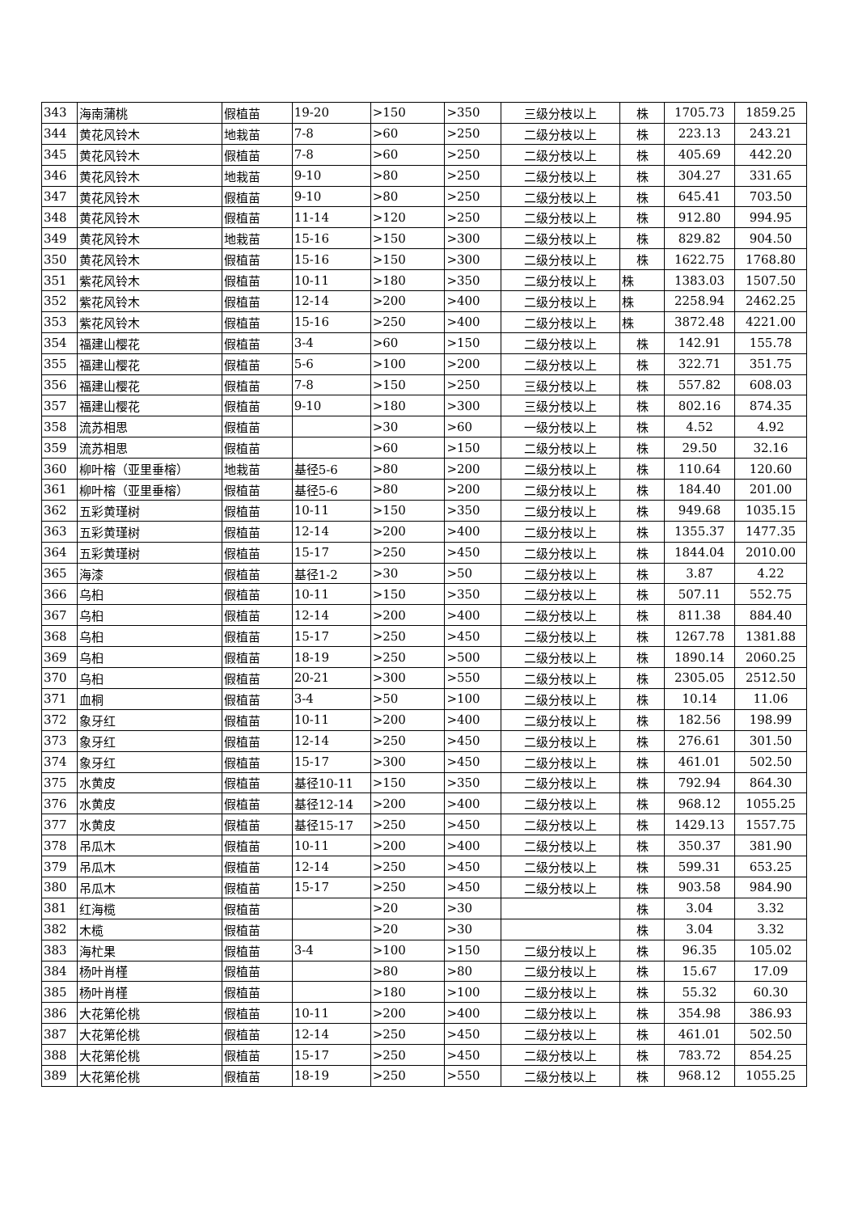| 343 | 海南蒲桃 | 假植苗 | 19-20 | >150 | >350 | 三级分枝以上 | 株 | 1705.73 | 1859.25 |
| 344 | 黄花风铃木 | 地栽苗 | 7-8 | >60 | >250 | 二级分枝以上 | 株 | 223.13 | 243.21 |
| 345 | 黄花风铃木 | 假植苗 | 7-8 | >60 | >250 | 二级分枝以上 | 株 | 405.69 | 442.20 |
| 346 | 黄花风铃木 | 地栽苗 | 9-10 | >80 | >250 | 二级分枝以上 | 株 | 304.27 | 331.65 |
| 347 | 黄花风铃木 | 假植苗 | 9-10 | >80 | >250 | 二级分枝以上 | 株 | 645.41 | 703.50 |
| 348 | 黄花风铃木 | 假植苗 | 11-14 | >120 | >250 | 二级分枝以上 | 株 | 912.80 | 994.95 |
| 349 | 黄花风铃木 | 地栽苗 | 15-16 | >150 | >300 | 二级分枝以上 | 株 | 829.82 | 904.50 |
| 350 | 黄花风铃木 | 假植苗 | 15-16 | >150 | >300 | 二级分枝以上 | 株 | 1622.75 | 1768.80 |
| 351 | 紫花风铃木 | 假植苗 | 10-11 | >180 | >350 | 二级分枝以上 | 株 | 1383.03 | 1507.50 |
| 352 | 紫花风铃木 | 假植苗 | 12-14 | >200 | >400 | 二级分枝以上 | 株 | 2258.94 | 2462.25 |
| 353 | 紫花风铃木 | 假植苗 | 15-16 | >250 | >400 | 二级分枝以上 | 株 | 3872.48 | 4221.00 |
| 354 | 福建山樱花 | 假植苗 | 3-4 | >60 | >150 | 二级分枝以上 | 株 | 142.91 | 155.78 |
| 355 | 福建山樱花 | 假植苗 | 5-6 | >100 | >200 | 二级分枝以上 | 株 | 322.71 | 351.75 |
| 356 | 福建山樱花 | 假植苗 | 7-8 | >150 | >250 | 三级分枝以上 | 株 | 557.82 | 608.03 |
| 357 | 福建山樱花 | 假植苗 | 9-10 | >180 | >300 | 三级分枝以上 | 株 | 802.16 | 874.35 |
| 358 | 流苏相思 | 假植苗 | | >30 | >60 | 一级分枝以上 | 株 | 4.52 | 4.92 |
| 359 | 流苏相思 | 假植苗 | | >60 | >150 | 二级分枝以上 | 株 | 29.50 | 32.16 |
| 360 | 柳叶榕（亚里垂榕） | 地栽苗 | 基径5-6 | >80 | >200 | 二级分枝以上 | 株 | 110.64 | 120.60 |
| 361 | 柳叶榕（亚里垂榕） | 假植苗 | 基径5-6 | >80 | >200 | 二级分枝以上 | 株 | 184.40 | 201.00 |
| 362 | 五彩黄瑾树 | 假植苗 | 10-11 | >150 | >350 | 二级分枝以上 | 株 | 949.68 | 1035.15 |
| 363 | 五彩黄瑾树 | 假植苗 | 12-14 | >200 | >400 | 二级分枝以上 | 株 | 1355.37 | 1477.35 |
| 364 | 五彩黄瑾树 | 假植苗 | 15-17 | >250 | >450 | 二级分枝以上 | 株 | 1844.04 | 2010.00 |
| 365 | 海漆 | 假植苗 | 基径1-2 | >30 | >50 | 二级分枝以上 | 株 | 3.87 | 4.22 |
| 366 | 乌桕 | 假植苗 | 10-11 | >150 | >350 | 二级分枝以上 | 株 | 507.11 | 552.75 |
| 367 | 乌桕 | 假植苗 | 12-14 | >200 | >400 | 二级分枝以上 | 株 | 811.38 | 884.40 |
| 368 | 乌桕 | 假植苗 | 15-17 | >250 | >450 | 二级分枝以上 | 株 | 1267.78 | 1381.88 |
| 369 | 乌桕 | 假植苗 | 18-19 | >250 | >500 | 二级分枝以上 | 株 | 1890.14 | 2060.25 |
| 370 | 乌桕 | 假植苗 | 20-21 | >300 | >550 | 二级分枝以上 | 株 | 2305.05 | 2512.50 |
| 371 | 血桐 | 假植苗 | 3-4 | >50 | >100 | 二级分枝以上 | 株 | 10.14 | 11.06 |
| 372 | 象牙红 | 假植苗 | 10-11 | >200 | >400 | 二级分枝以上 | 株 | 182.56 | 198.99 |
| 373 | 象牙红 | 假植苗 | 12-14 | >250 | >450 | 二级分枝以上 | 株 | 276.61 | 301.50 |
| 374 | 象牙红 | 假植苗 | 15-17 | >300 | >450 | 二级分枝以上 | 株 | 461.01 | 502.50 |
| 375 | 水黄皮 | 假植苗 | 基径10-11 | >150 | >350 | 二级分枝以上 | 株 | 792.94 | 864.30 |
| 376 | 水黄皮 | 假植苗 | 基径12-14 | >200 | >400 | 二级分枝以上 | 株 | 968.12 | 1055.25 |
| 377 | 水黄皮 | 假植苗 | 基径15-17 | >250 | >450 | 二级分枝以上 | 株 | 1429.13 | 1557.75 |
| 378 | 吊瓜木 | 假植苗 | 10-11 | >200 | >400 | 二级分枝以上 | 株 | 350.37 | 381.90 |
| 379 | 吊瓜木 | 假植苗 | 12-14 | >250 | >450 | 二级分枝以上 | 株 | 599.31 | 653.25 |
| 380 | 吊瓜木 | 假植苗 | 15-17 | >250 | >450 | 二级分枝以上 | 株 | 903.58 | 984.90 |
| 381 | 红海榄 | 假植苗 | | >20 | >30 | | 株 | 3.04 | 3.32 |
| 382 | 木榄 | 假植苗 | | >20 | >30 | | 株 | 3.04 | 3.32 |
| 383 | 海杧果 | 假植苗 | 3-4 | >100 | >150 | 二级分枝以上 | 株 | 96.35 | 105.02 |
| 384 | 杨叶肖槿 | 假植苗 | | >80 | >80 | 二级分枝以上 | 株 | 15.67 | 17.09 |
| 385 | 杨叶肖槿 | 假植苗 | | >180 | >100 | 二级分枝以上 | 株 | 55.32 | 60.30 |
| 386 | 大花第伦桃 | 假植苗 | 10-11 | >200 | >400 | 二级分枝以上 | 株 | 354.98 | 386.93 |
| 387 | 大花第伦桃 | 假植苗 | 12-14 | >250 | >450 | 二级分枝以上 | 株 | 461.01 | 502.50 |
| 388 | 大花第伦桃 | 假植苗 | 15-17 | >250 | >450 | 二级分枝以上 | 株 | 783.72 | 854.25 |
| 389 | 大花第伦桃 | 假植苗 | 18-19 | >250 | >550 | 二级分枝以上 | 株 | 968.12 | 1055.25 |